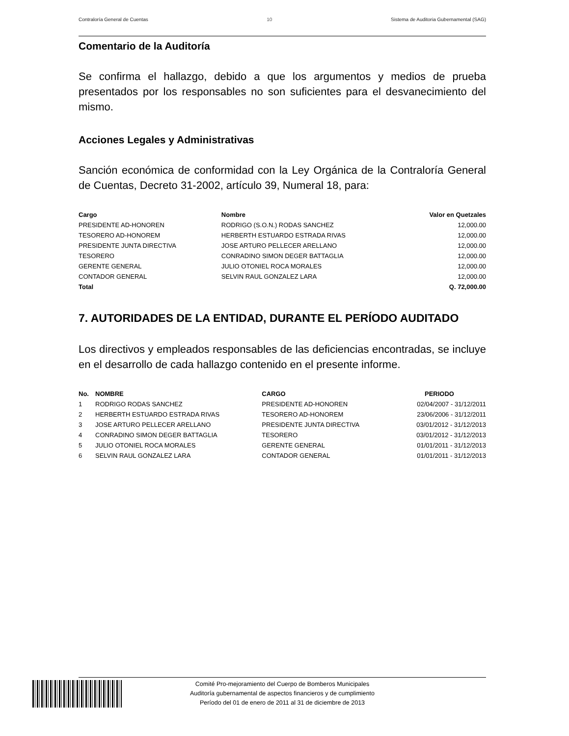Contraloría General de Cuentas 10 Sistema de Auditoria Gubernamental (SAG)
Comentario de la Auditoría
Se confirma el hallazgo, debido a que los argumentos y medios de prueba presentados por los responsables no son suficientes para el desvanecimiento del mismo.
Acciones Legales y Administrativas
Sanción económica de conformidad con la Ley Orgánica de la Contraloría General de Cuentas, Decreto 31-2002, artículo 39, Numeral 18, para:
| Cargo | Nombre | Valor en Quetzales |
| --- | --- | --- |
| PRESIDENTE AD-HONOREN | RODRIGO (S.O.N.) RODAS SANCHEZ | 12,000.00 |
| TESORERO AD-HONOREM | HERBERTH ESTUARDO ESTRADA RIVAS | 12,000.00 |
| PRESIDENTE JUNTA DIRECTIVA | JOSE ARTURO PELLECER ARELLANO | 12,000.00 |
| TESORERO | CONRADINO SIMON DEGER BATTAGLIA | 12,000.00 |
| GERENTE GENERAL | JULIO OTONIEL ROCA MORALES | 12,000.00 |
| CONTADOR GENERAL | SELVIN RAUL GONZALEZ LARA | 12,000.00 |
| Total | | Q. 72,000.00 |
7. AUTORIDADES DE LA ENTIDAD, DURANTE EL PERÍODO AUDITADO
Los directivos y empleados responsables de las deficiencias encontradas, se incluye en el desarrollo de cada hallazgo contenido en el presente informe.
| No. | NOMBRE | CARGO | PERIODO |
| --- | --- | --- | --- |
| 1 | RODRIGO RODAS SANCHEZ | PRESIDENTE AD-HONOREN | 02/04/2007 - 31/12/2011 |
| 2 | HERBERTH ESTUARDO ESTRADA RIVAS | TESORERO AD-HONOREM | 23/06/2006 - 31/12/2011 |
| 3 | JOSE ARTURO PELLECER ARELLANO | PRESIDENTE JUNTA DIRECTIVA | 03/01/2012 - 31/12/2013 |
| 4 | CONRADINO SIMON DEGER BATTAGLIA | TESORERO | 03/01/2012 - 31/12/2013 |
| 5 | JULIO OTONIEL ROCA MORALES | GERENTE GENERAL | 01/01/2011 - 31/12/2013 |
| 6 | SELVIN RAUL GONZALEZ LARA | CONTADOR GENERAL | 01/01/2011 - 31/12/2013 |
Comité Pro-mejoramiento del Cuerpo de Bomberos Municipales
Auditoría gubernamental de aspectos financieros y de cumplimiento
Período del 01 de enero de 2011 al 31 de diciembre de 2013